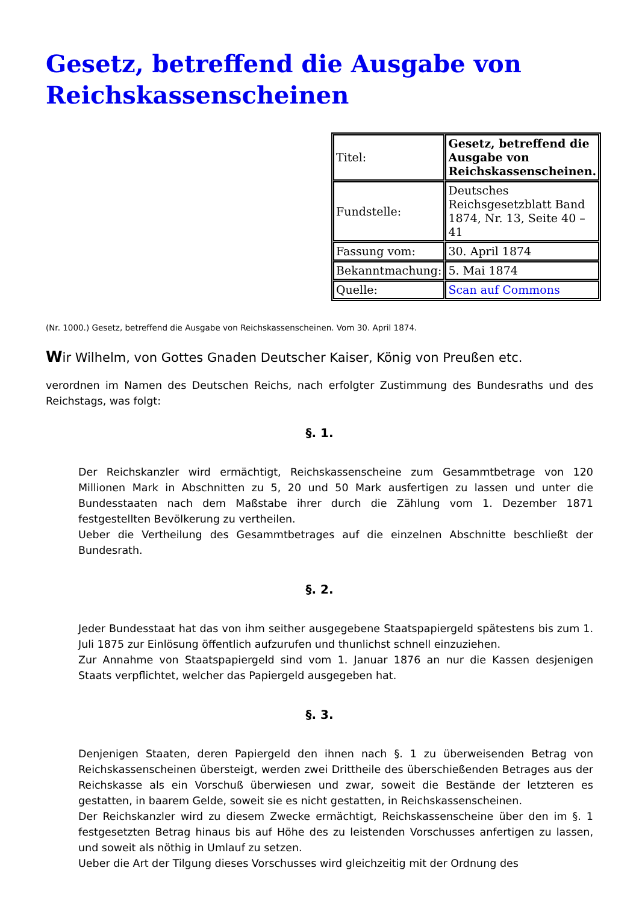Gesetz, betreffend die Ausgabe von Reichskassenscheinen
| Titel: | Gesetz, betreffend die Ausgabe von Reichskassenscheinen. |
| Fundstelle: | Deutsches Reichsgesetzblatt Band 1874, Nr. 13, Seite 40 – 41 |
| Fassung vom: | 30. April 1874 |
| Bekanntmachung: | 5. Mai 1874 |
| Quelle: | Scan auf Commons |
(Nr. 1000.) Gesetz, betreffend die Ausgabe von Reichskassenscheinen. Vom 30. April 1874.
Wir Wilhelm, von Gottes Gnaden Deutscher Kaiser, König von Preußen etc.
verordnen im Namen des Deutschen Reichs, nach erfolgter Zustimmung des Bundesraths und des Reichstags, was folgt:
§. 1.
Der Reichskanzler wird ermächtigt, Reichskassenscheine zum Gesammtbetrage von 120 Millionen Mark in Abschnitten zu 5, 20 und 50 Mark ausfertigen zu lassen und unter die Bundesstaaten nach dem Maßstabe ihrer durch die Zählung vom 1. Dezember 1871 festgestellten Bevölkerung zu vertheilen.
Ueber die Vertheilung des Gesammtbetrages auf die einzelnen Abschnitte beschließt der Bundesrath.
§. 2.
Jeder Bundesstaat hat das von ihm seither ausgegebene Staatspapiergeld spätestens bis zum 1. Juli 1875 zur Einlösung öffentlich aufzurufen und thunlichst schnell einzuziehen.
Zur Annahme von Staatspapiergeld sind vom 1. Januar 1876 an nur die Kassen desjenigen Staats verpflichtet, welcher das Papiergeld ausgegeben hat.
§. 3.
Denjenigen Staaten, deren Papiergeld den ihnen nach §. 1 zu überweisenden Betrag von Reichskassenscheinen übersteigt, werden zwei Drittheile des überschießenden Betrages aus der Reichskasse als ein Vorschuß überwiesen und zwar, soweit die Bestände der letzteren es gestatten, in baarem Gelde, soweit sie es nicht gestatten, in Reichskassenscheinen.
Der Reichskanzler wird zu diesem Zwecke ermächtigt, Reichskassenscheine über den im §. 1 festgesetzten Betrag hinaus bis auf Höhe des zu leistenden Vorschusses anfertigen zu lassen, und soweit als nöthig in Umlauf zu setzen.
Ueber die Art der Tilgung dieses Vorschusses wird gleichzeitig mit der Ordnung des